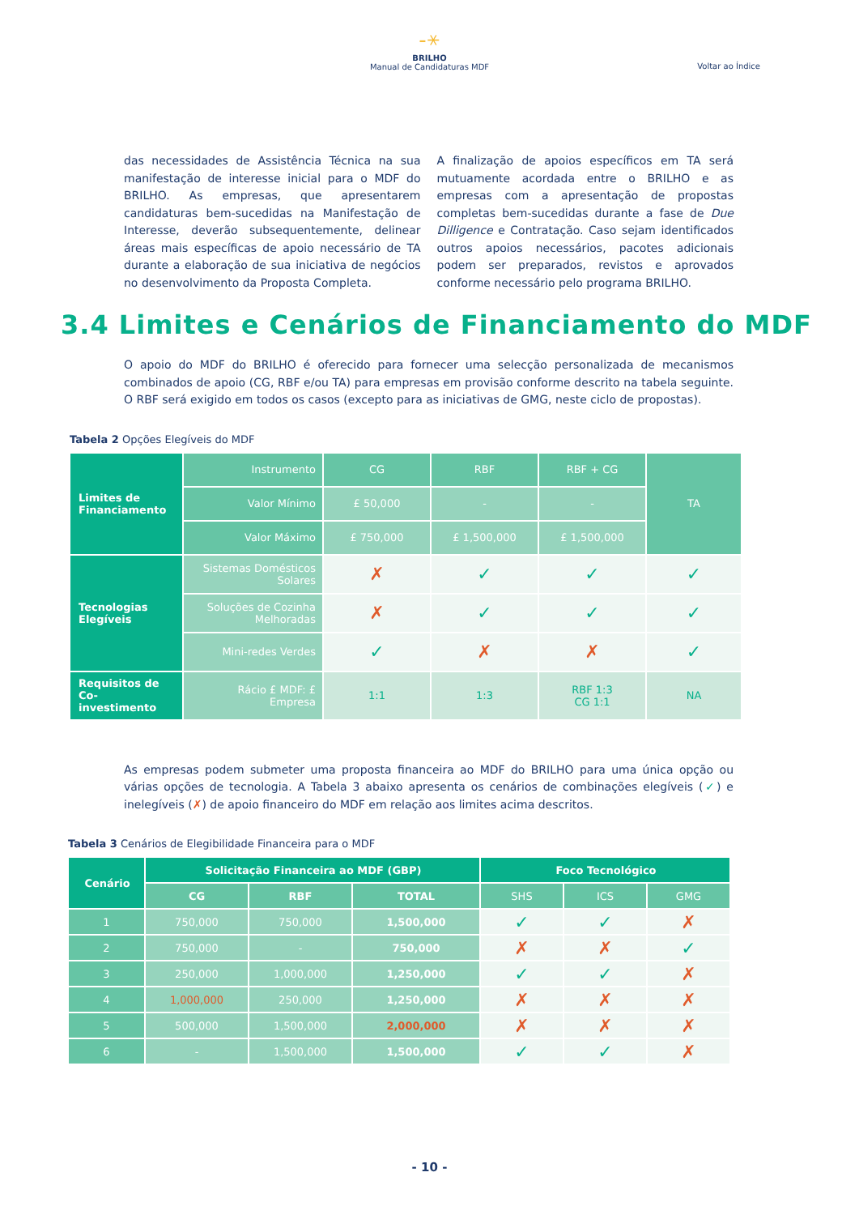-⚹
BRILHO
Manual de Candidaturas MDF
Voltar ao Índice
das necessidades de Assistência Técnica na sua manifestação de interesse inicial para o MDF do BRILHO. As empresas, que apresentarem candidaturas bem-sucedidas na Manifestação de Interesse, deverão subsequentemente, delinear áreas mais específicas de apoio necessário de TA durante a elaboração de sua iniciativa de negócios no desenvolvimento da Proposta Completa.
A finalização de apoios específicos em TA será mutuamente acordada entre o BRILHO e as empresas com a apresentação de propostas completas bem-sucedidas durante a fase de Due Dilligence e Contratação. Caso sejam identificados outros apoios necessários, pacotes adicionais podem ser preparados, revistos e aprovados conforme necessário pelo programa BRILHO.
3.4 Limites e Cenários de Financiamento do MDF
O apoio do MDF do BRILHO é oferecido para fornecer uma selecção personalizada de mecanismos combinados de apoio (CG, RBF e/ou TA) para empresas em provisão conforme descrito na tabela seguinte. O RBF será exigido em todos os casos (excepto para as iniciativas de GMG, neste ciclo de propostas).
Tabela 2 Opções Elegíveis do MDF
| Limites de Financiamento | Instrumento | CG | RBF | RBF + CG | TA |
| | Valor Mínimo | £ 50,000 | - | - | |
| | Valor Máximo | £ 750,000 | £ 1,500,000 | £ 1,500,000 | |
| Tecnologias Elegíveis | Sistemas Domésticos Solares | ✗ | ✓ | ✓ | ✓ |
| | Soluções de Cozinha Melhoradas | ✗ | ✓ | ✓ | ✓ |
| | Mini-redes Verdes | ✓ | ✗ | ✗ | ✓ |
| Requisitos de Co-investimento | Rácio £ MDF: £ Empresa | 1:1 | 1:3 | RBF 1:3 CG 1:1 | NA |
As empresas podem submeter uma proposta financeira ao MDF do BRILHO para uma única opção ou várias opções de tecnologia. A Tabela 3 abaixo apresenta os cenários de combinações elegíveis (✓) e inelegíveis (✗) de apoio financeiro do MDF em relação aos limites acima descritos.
Tabela 3 Cenários de Elegibilidade Financeira para o MDF
| Cenário | Solicitação Financeira ao MDF (GBP) | | | Foco Tecnológico | | |
| --- | --- | --- | --- | --- | --- | --- |
| | CG | RBF | TOTAL | SHS | ICS | GMG |
| 1 | 750,000 | 750,000 | 1,500,000 | ✓ | ✓ | ✗ |
| 2 | 750,000 | - | 750,000 | ✗ | ✗ | ✓ |
| 3 | 250,000 | 1,000,000 | 1,250,000 | ✓ | ✓ | ✗ |
| 4 | 1,000,000 | 250,000 | 1,250,000 | ✗ | ✗ | ✗ |
| 5 | 500,000 | 1,500,000 | 2,000,000 | ✗ | ✗ | ✗ |
| 6 | - | 1,500,000 | 1,500,000 | ✓ | ✓ | ✗ |
- 10 -